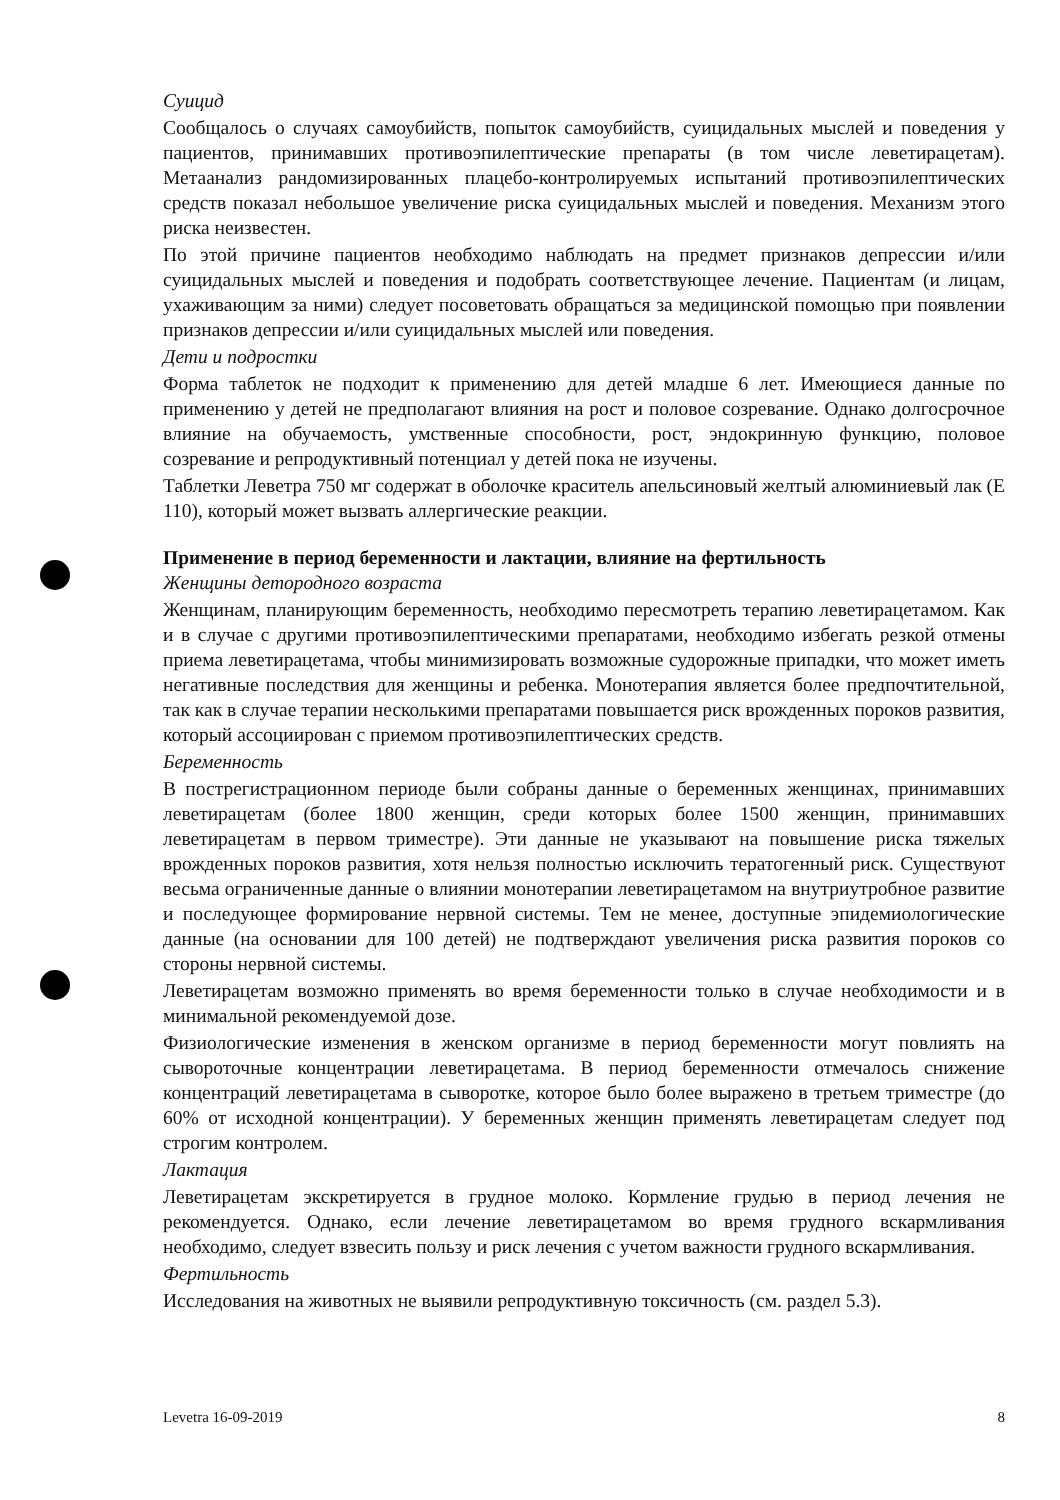Суицид
Сообщалось о случаях самоубийств, попыток самоубийств, суицидальных мыслей и поведения у пациентов, принимавших противоэпилептические препараты (в том числе леветирацетам). Метаанализ рандомизированных плацебо-контролируемых испытаний противоэпилептических средств показал небольшое увеличение риска суицидальных мыслей и поведения. Механизм этого риска неизвестен.
По этой причине пациентов необходимо наблюдать на предмет признаков депрессии и/или суицидальных мыслей и поведения и подобрать соответствующее лечение. Пациентам (и лицам, ухаживающим за ними) следует посоветовать обращаться за медицинской помощью при появлении признаков депрессии и/или суицидальных мыслей или поведения.
Дети и подростки
Форма таблеток не подходит к применению для детей младше 6 лет. Имеющиеся данные по применению у детей не предполагают влияния на рост и половое созревание. Однако долгосрочное влияние на обучаемость, умственные способности, рост, эндокринную функцию, половое созревание и репродуктивный потенциал у детей пока не изучены.
Таблетки Леветра 750 мг содержат в оболочке краситель апельсиновый желтый алюминиевый лак (Е 110), который может вызвать аллергические реакции.
Применение в период беременности и лактации, влияние на фертильность
Женщины детородного возраста
Женщинам, планирующим беременность, необходимо пересмотреть терапию леветирацетамом. Как и в случае с другими противоэпилептическими препаратами, необходимо избегать резкой отмены приема леветирацетама, чтобы минимизировать возможные судорожные припадки, что может иметь негативные последствия для женщины и ребенка. Монотерапия является более предпочтительной, так как в случае терапии несколькими препаратами повышается риск врожденных пороков развития, который ассоциирован с приемом противоэпилептических средств.
Беременность
В пострегистрационном периоде были собраны данные о беременных женщинах, принимавших леветирацетам (более 1800 женщин, среди которых более 1500 женщин, принимавших леветирацетам в первом триместре). Эти данные не указывают на повышение риска тяжелых врожденных пороков развития, хотя нельзя полностью исключить тератогенный риск. Существуют весьма ограниченные данные о влиянии монотерапии леветирацетамом на внутриутробное развитие и последующее формирование нервной системы. Тем не менее, доступные эпидемиологические данные (на основании для 100 детей) не подтверждают увеличения риска развития пороков со стороны нервной системы.
Леветирацетам возможно применять во время беременности только в случае необходимости и в минимальной рекомендуемой дозе.
Физиологические изменения в женском организме в период беременности могут повлиять на сывороточные концентрации леветирацетама. В период беременности отмечалось снижение концентраций леветирацетама в сыворотке, которое было более выражено в третьем триместре (до 60% от исходной концентрации). У беременных женщин применять леветирацетам следует под строгим контролем.
Лактация
Леветирацетам экскретируется в грудное молоко. Кормление грудью в период лечения не рекомендуется. Однако, если лечение леветирацетамом во время грудного вскармливания необходимо, следует взвесить пользу и риск лечения с учетом важности грудного вскармливания.
Фертильность
Исследования на животных не выявили репродуктивную токсичность (см. раздел 5.3).
Levetra 16-09-2019 8